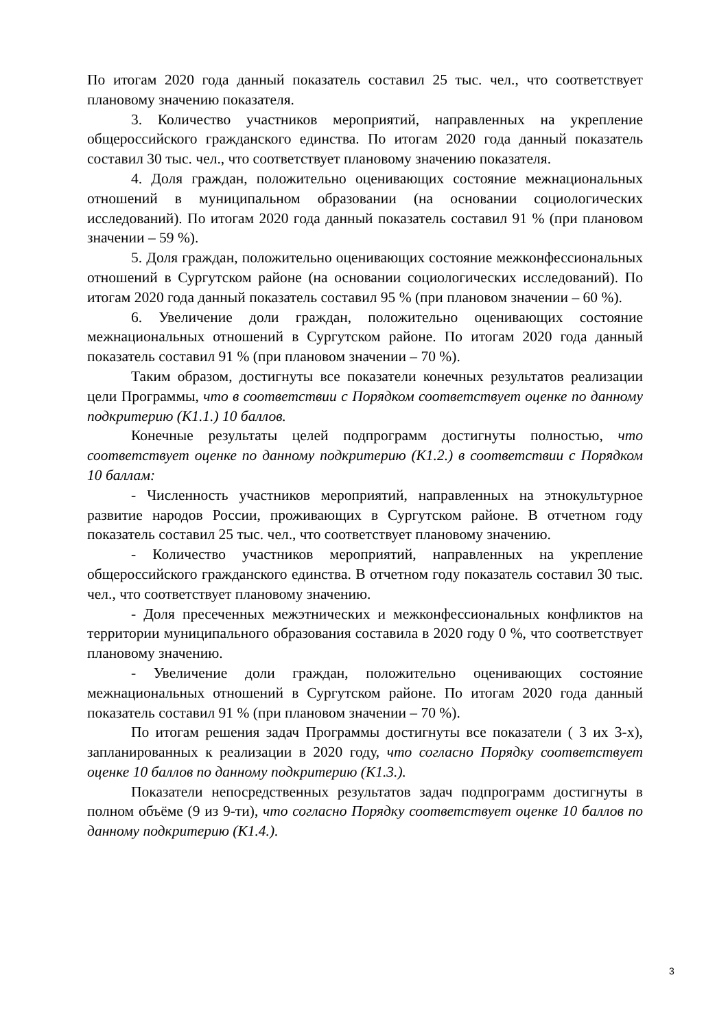По итогам 2020 года данный показатель составил 25 тыс. чел., что соответствует плановому значению показателя.
3. Количество участников мероприятий, направленных на укрепление общероссийского гражданского единства. По итогам 2020 года данный показатель составил 30 тыс. чел., что соответствует плановому значению показателя.
4. Доля граждан, положительно оценивающих состояние межнациональных отношений в муниципальном образовании (на основании социологических исследований). По итогам 2020 года данный показатель составил 91 % (при плановом значении – 59 %).
5. Доля граждан, положительно оценивающих состояние межконфессиональных отношений в Сургутском районе (на основании социологических исследований). По итогам 2020 года данный показатель составил 95 % (при плановом значении – 60 %).
6. Увеличение доли граждан, положительно оценивающих состояние межнациональных отношений в Сургутском районе. По итогам 2020 года данный показатель составил 91 % (при плановом значении – 70 %).
Таким образом, достигнуты все показатели конечных результатов реализации цели Программы, что в соответствии с Порядком соответствует оценке по данному подкритерию (К1.1.) 10 баллов.
Конечные результаты целей подпрограмм достигнуты полностью, что соответствует оценке по данному подкритерию (К1.2.) в соответствии с Порядком 10 баллам:
- Численность участников мероприятий, направленных на этнокультурное развитие народов России, проживающих в Сургутском районе. В отчетном году показатель составил 25 тыс. чел., что соответствует плановому значению.
- Количество участников мероприятий, направленных на укрепление общероссийского гражданского единства. В отчетном году показатель составил 30 тыс. чел., что соответствует плановому значению.
- Доля пресеченных межэтнических и межконфессиональных конфликтов на территории муниципального образования составила в 2020 году 0 %, что соответствует плановому значению.
- Увеличение доли граждан, положительно оценивающих состояние межнациональных отношений в Сургутском районе. По итогам 2020 года данный показатель составил 91 % (при плановом значении – 70 %).
По итогам решения задач Программы достигнуты все показатели ( 3 их 3-х), запланированных к реализации в 2020 году, что согласно Порядку соответствует оценке 10 баллов по данному подкритерию (К1.3.).
Показатели непосредственных результатов задач подпрограмм достигнуты в полном объёме (9 из 9-ти), что согласно Порядку соответствует оценке 10 баллов по данному подкритерию (К1.4.).
3